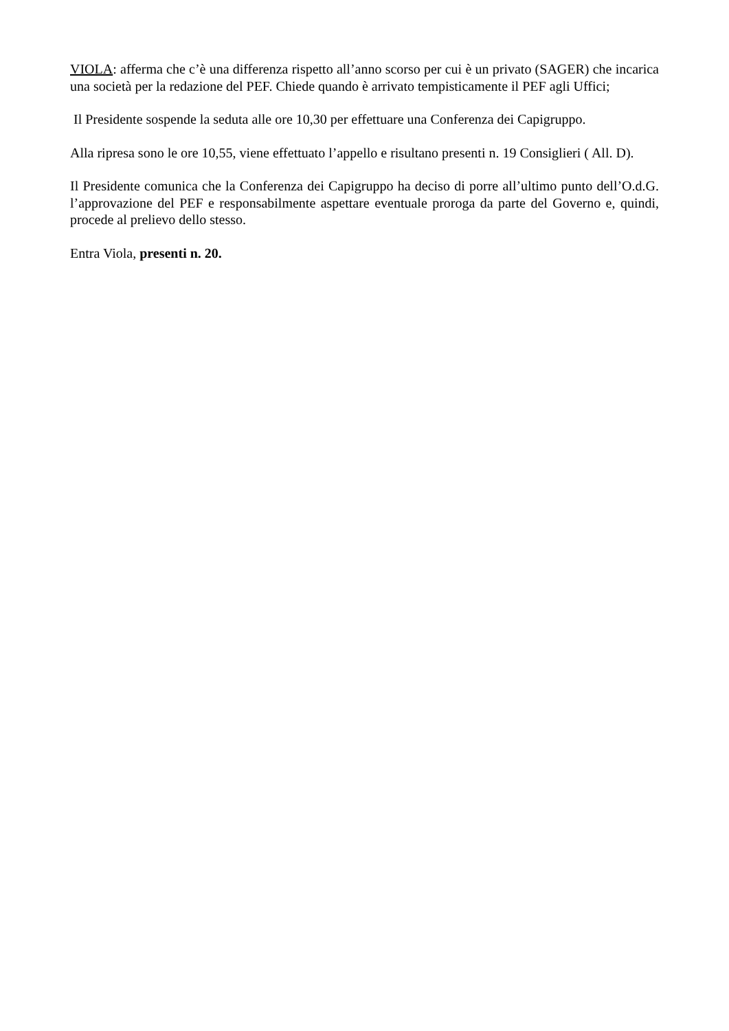VIOLA: afferma che c’è una differenza rispetto all’anno scorso per cui è un privato (SAGER) che incarica una società per la redazione del PEF. Chiede quando è arrivato tempisticamente il PEF agli Uffici;
Il Presidente sospende la seduta alle ore 10,30 per effettuare una Conferenza dei Capigruppo.
Alla ripresa sono le ore 10,55, viene effettuato l’appello e risultano presenti n. 19 Consiglieri ( All. D).
Il Presidente comunica che la Conferenza dei Capigruppo ha deciso di porre all’ultimo punto dell’O.d.G. l’approvazione del PEF e responsabilmente aspettare eventuale proroga da parte del Governo e, quindi, procede al prelievo dello stesso.
Entra Viola, presenti n. 20.